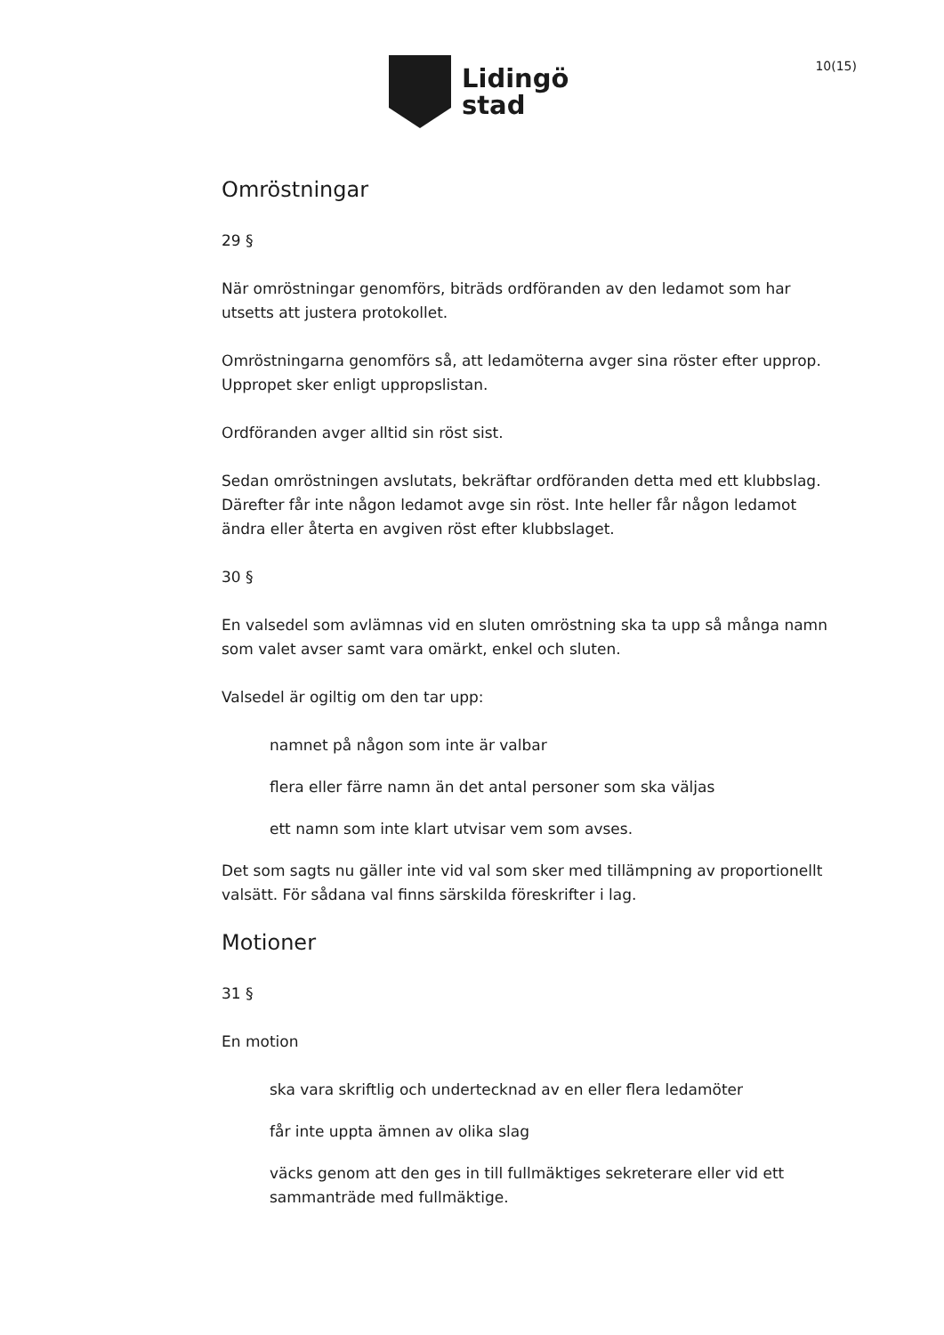Lidingö
stad
10(15)
Omröstningar
29 §
När omröstningar genomförs, biträds ordföranden av den ledamot som har utsetts att justera protokollet.
Omröstningarna genomförs så, att ledamöterna avger sina röster efter upprop. Uppropet sker enligt uppropslistan.
Ordföranden avger alltid sin röst sist.
Sedan omröstningen avslutats, bekräftar ordföranden detta med ett klubbslag. Därefter får inte någon ledamot avge sin röst. Inte heller får någon ledamot ändra eller återta en avgiven röst efter klubbslaget.
30 §
En valsedel som avlämnas vid en sluten omröstning ska ta upp så många namn som valet avser samt vara omärkt, enkel och sluten.
Valsedel är ogiltig om den tar upp:
namnet på någon som inte är valbar
flera eller färre namn än det antal personer som ska väljas
ett namn som inte klart utvisar vem som avses.
Det som sagts nu gäller inte vid val som sker med tillämpning av proportionellt valsätt. För sådana val finns särskilda föreskrifter i lag.
Motioner
31 §
En motion
ska vara skriftlig och undertecknad av en eller flera ledamöter
får inte uppta ämnen av olika slag
väcks genom att den ges in till fullmäktiges sekreterare eller vid ett sammanträde med fullmäktige.